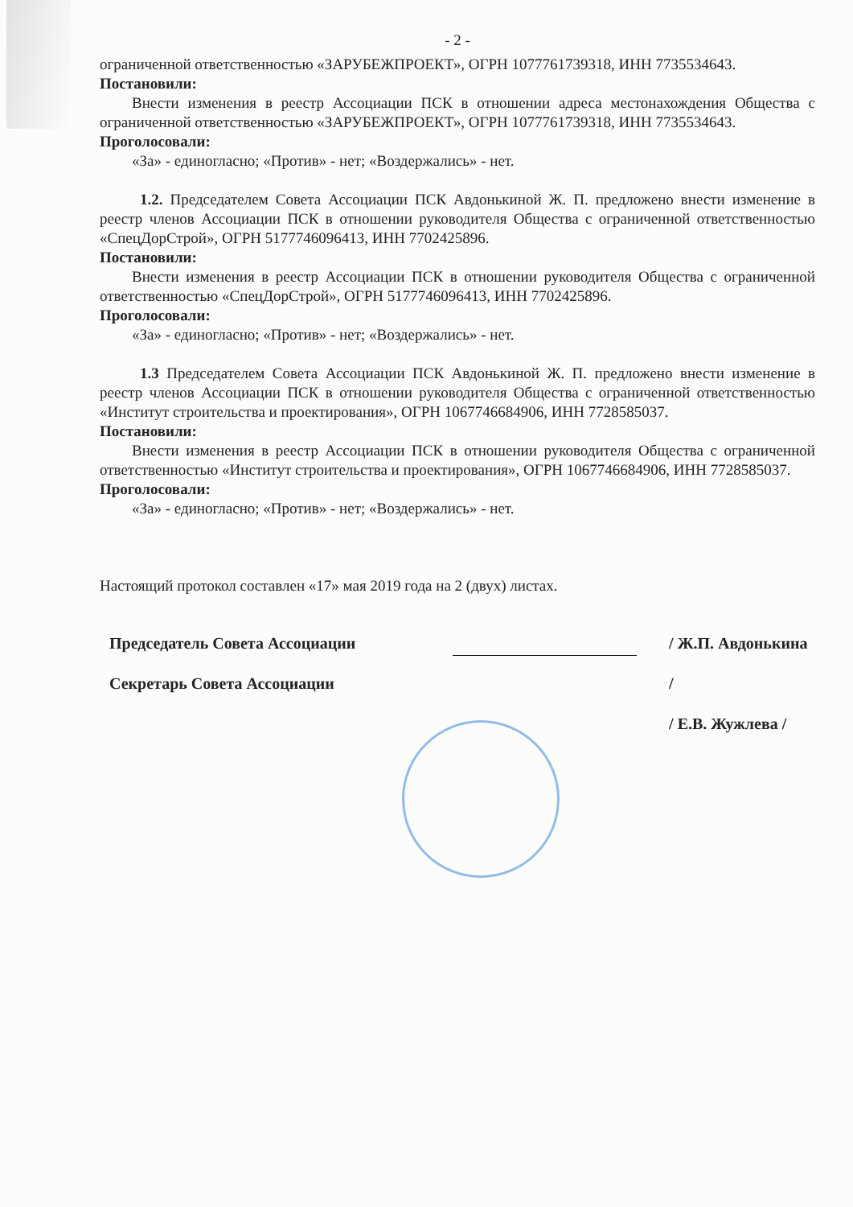- 2 -
ограниченной ответственностью «ЗАРУБЕЖПРОЕКТ», ОГРН 1077761739318, ИНН 7735534643.
Постановили:
Внести изменения в реестр Ассоциации ПСК в отношении адреса местонахождения Общества с ограниченной ответственностью «ЗАРУБЕЖПРОЕКТ», ОГРН 1077761739318, ИНН 7735534643.
Проголосовали:
«За» - единогласно; «Против» - нет; «Воздержались» - нет.
1.2. Председателем Совета Ассоциации ПСК Авдонькиной Ж. П. предложено внести изменение в реестр членов Ассоциации ПСК в отношении руководителя Общества с ограниченной ответственностью «СпецДорСтрой», ОГРН 5177746096413, ИНН 7702425896.
Постановили:
Внести изменения в реестр Ассоциации ПСК в отношении руководителя Общества с ограниченной ответственностью «СпецДорСтрой», ОГРН 5177746096413, ИНН 7702425896.
Проголосовали:
«За» - единогласно; «Против» - нет; «Воздержались» - нет.
1.3 Председателем Совета Ассоциации ПСК Авдонькиной Ж. П. предложено внести изменение в реестр членов Ассоциации ПСК в отношении руководителя Общества с ограниченной ответственностью «Институт строительства и проектирования», ОГРН 1067746684906, ИНН 7728585037.
Постановили:
Внести изменения в реестр Ассоциации ПСК в отношении руководителя Общества с ограниченной ответственностью «Институт строительства и проектирования», ОГРН 1067746684906, ИНН 7728585037.
Проголосовали:
«За» - единогласно; «Против» - нет; «Воздержались» - нет.
Настоящий протокол составлен «17» мая 2019 года на 2 (двух) листах.
Председатель Совета Ассоциации
Секретарь Совета Ассоциации
/ Ж.П. Авдонькина /
/ Е.В. Жужлева /